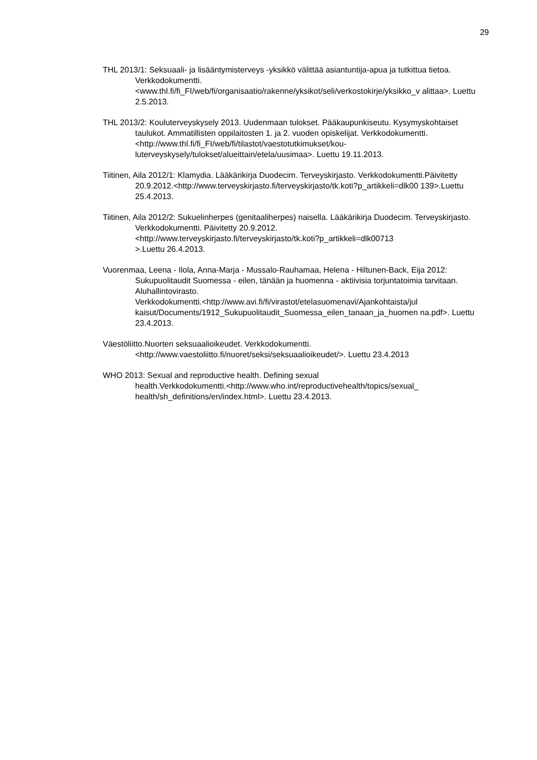29
THL 2013/1: Seksuaali- ja lisääntymisterveys -yksikkö välittää asiantuntija-apua ja tutkittua tietoa. Verkkodokumentti.
<www.thl.fi/fi_FI/web/fi/organisaatio/rakenne/yksikot/seli/verkostokirje/yksikko_v alittaa>. Luettu 2.5.2013.
THL 2013/2: Kouluterveyskysely 2013. Uudenmaan tulokset. Pääkaupunkiseutu. Kysymyskohtaiset taulukot. Ammatillisten oppilaitosten 1. ja 2. vuoden opiskelijat. Verkkodokumentti.
<http://www.thl.fi/fi_FI/web/fi/tilastot/vaestotutkimukset/kou-
luterveyskysely/tulokset/alueittain/etela/uusimaa>. Luettu 19.11.2013.
Tiitinen, Aila 2012/1: Klamydia. Lääkärikirja Duodecim. Terveyskirjasto. Verkkodokumentti.Päivitetty
20.9.2012.<http://www.terveyskirjasto.fi/terveyskirjasto/tk.koti?p_artikkeli=dlk00 139>.Luettu 25.4.2013.
Tiitinen, Aila 2012/2: Sukuelinherpes (genitaaliherpes) naisella. Lääkärikirja Duodecim. Terveyskirjasto. Verkkodokumentti. Päivitetty 20.9.2012.
<http://www.terveyskirjasto.fi/terveyskirjasto/tk.koti?p_artikkeli=dlk00713
>.Luettu 26.4.2013.
Vuorenmaa, Leena - Ilola, Anna-Marja - Mussalo-Rauhamaa, Helena - Hiltunen-Back, Eija 2012: Sukupuolitaudit Suomessa - eilen, tänään ja huomenna - aktiivisia torjuntatoimia tarvitaan. Aluhallintovirasto.
Verkkodokumentti.<http://www.avi.fi/fi/virastot/etelasuomenavi/Ajankohtaista/jul kaisut/Documents/1912_Sukupuolitaudit_Suomessa_eilen_tanaan_ja_huomen na.pdf>. Luettu 23.4.2013.
Väestöliitto.Nuorten seksuaalioikeudet. Verkkodokumentti.
<http://www.vaestoliitto.fi/nuoret/seksi/seksuaalioikeudet/>. Luettu 23.4.2013
WHO 2013: Sexual and reproductive health. Defining sexual
health.Verkkodokumentti.<http://www.who.int/reproductivehealth/topics/sexual_ health/sh_definitions/en/index.html>. Luettu 23.4.2013.